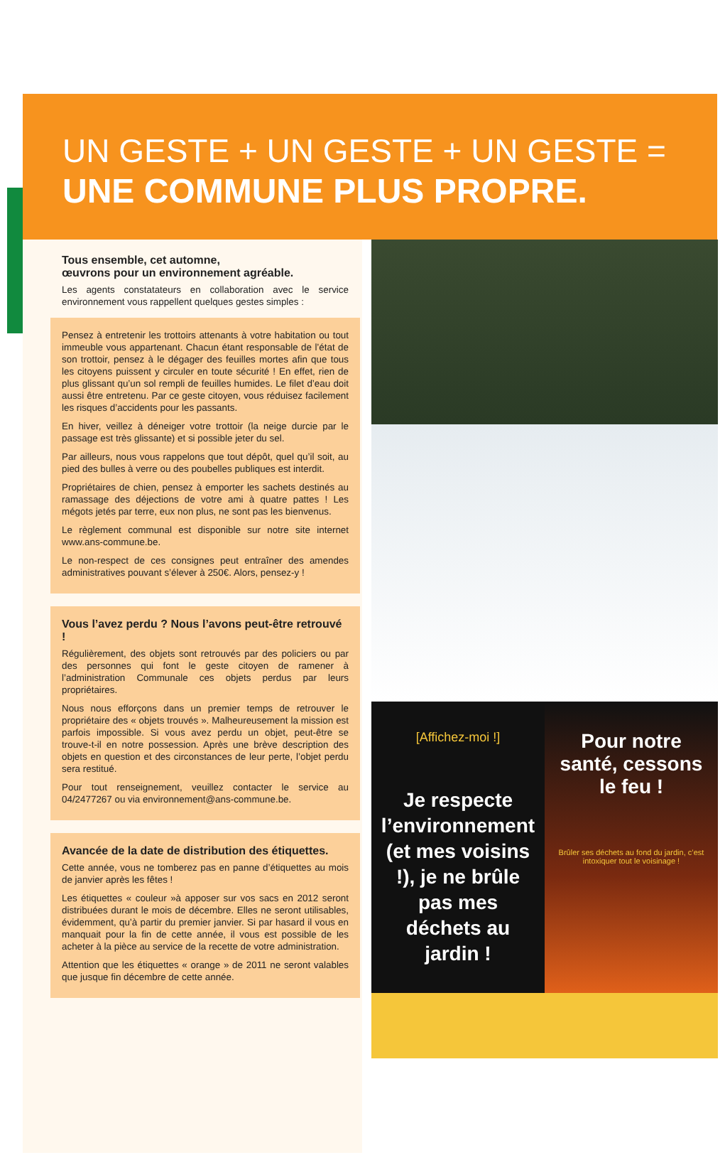UN GESTE + UN GESTE + UN GESTE =
UNE COMMUNE PLUS PROPRE.
Tous ensemble, cet automne,
œuvrons pour un environnement agréable.
Les agents constatateurs en collaboration avec le service environnement vous rappellent quelques gestes simples :
Pensez à entretenir les trottoirs attenants à votre habitation ou tout immeuble vous appartenant. Chacun étant responsable de l’état de son trottoir, pensez à le dégager des feuilles mortes afin que tous les citoyens puissent y circuler en toute sécurité ! En effet, rien de plus glissant qu’un sol rempli de feuilles humides. Le filet d’eau doit aussi être entretenu. Par ce geste citoyen, vous réduisez facilement les risques d’accidents pour les passants.
En hiver, veillez à déneiger votre trottoir (la neige durcie par le passage est très glissante) et si possible jeter du sel.
Par ailleurs, nous vous rappelons que tout dépôt, quel qu’il soit, au pied des bulles à verre ou des poubelles publiques est interdit.
Propriétaires de chien, pensez à emporter les sachets destinés au ramassage des déjections de votre ami à quatre pattes ! Les mégots jetés par terre, eux non plus, ne sont pas les bienvenus.
Le règlement communal est disponible sur notre site internet www.ans-commune.be.
Le non-respect de ces consignes peut entraîner des amendes administratives pouvant s’élever à 250€. Alors, pensez-y !
Vous l’avez perdu ? Nous l’avons peut-être retrouvé !
Régulièrement, des objets sont retrouvés par des policiers ou par des personnes qui font le geste citoyen de ramener à l’administration Communale ces objets perdus par leurs propriétaires.
Nous nous efforçons dans un premier temps de retrouver le propriétaire des « objets trouvés ». Malheureusement la mission est parfois impossible. Si vous avez perdu un objet, peut-être se trouve-t-il en notre possession. Après une brève description des objets en question et des circonstances de leur perte, l’objet perdu sera restitué.
Pour tout renseignement, veuillez contacter le service au 04/2477267 ou via environnement@ans-commune.be.
Avancée de la date de distribution des étiquettes.
Cette année, vous ne tomberez pas en panne d’étiquettes au mois de janvier après les fêtes !
Les étiquettes « couleur »à apposer sur vos sacs en 2012 seront distribuées durant le mois de décembre. Elles ne seront utilisables, évidemment, qu’à partir du premier janvier. Si par hasard il vous en manquait pour la fin de cette année, il vous est possible de les acheter à la pièce au service de la recette de votre administration.
Attention que les étiquettes « orange » de 2011 ne seront valables que jusque fin décembre de cette année.
[Affichez-moi !]
Je respecte l’environnement (et mes voisins !), je ne brûle pas mes déchets au jardin !
Pour notre santé, cessons le feu !
Brûler ses déchets au fond du jardin, c’est intoxiquer tout le voisinage !